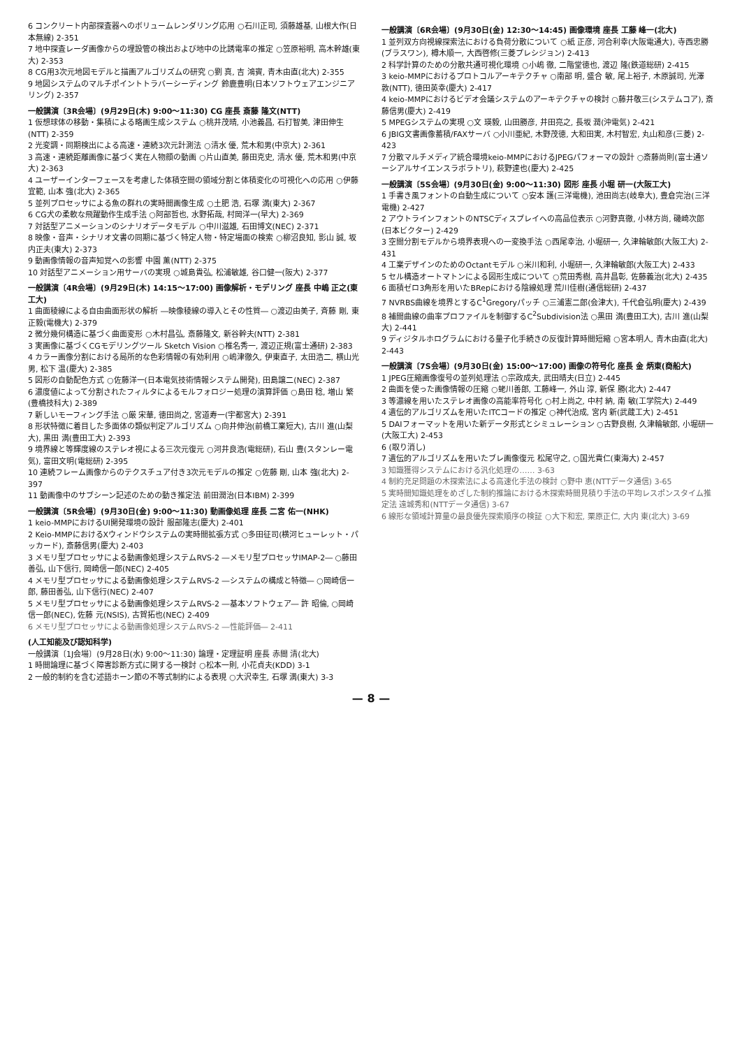6 コンクリート内部探査器へのボリュームレンダリング応用 ○石川正司, 須藤雄基, 山根大作(日本無線) 2-351
7 地中探査レーダ画像からの埋設管の検出および地中の比誘電率の推定 ○笠原裕明, 高木幹雄(東大) 2-353
8 CG用3次元地図モデルと描画アルゴリズムの研究 ○劉 真, 吉 鴻賓, 青木由直(北大) 2-355
9 地図システムのマルチポイントトラバーシーディング 鈴鹿豊明(日本ソフトウェアエンジニアリング) 2-357
一般講演〔3R会場〕(9月29日(木) 9:00〜11:30) CG 座長 斎藤 隆文(NTT)
1 仮想球体の移動・集積による略画生成システム ○桃井茂晴, 小池義昌, 石打智美, 津田伸生(NTT) 2-359
2 光変調・同期検出による高速・連続3次元計測法 ○清水 優, 荒木和男(中京大) 2-361
3 高速・連続距離画像に基づく実在人物顔の動画 ○片山直美, 藤田克史, 清水 優, 荒木和男(中京大) 2-363
4 ユーザーインターフェースを考慮した体積空間の領域分割と体積変化の可視化への応用 ○伊藤宜範, 山本 強(北大) 2-365
5 並列プロセッサによる魚の群れの実時間画像生成 ○土肥 浩, 石塚 満(東大) 2-367
6 CG犬の柔軟な飛躍動作生成手法 ○阿部哲也, 水野拓哉, 村岡洋一(早大) 2-369
7 対話型アニメーションのシナリオデータモデル ○中川滋雄, 石田博文(NEC) 2-371
8 映像・音声・シナリオ文書の同期に基づく特定人物・特定場面の検索 ○柳沼良知, 影山 誠, 坂内正夫(東大) 2-373
9 動画像情報の音声知覚への影響 中園 薫(NTT) 2-375
10 対話型アニメーション用サーバの実現 ○城島貴弘, 松浦敏雄, 谷口健一(阪大) 2-377
一般講演〔4R会場〕(9月29日(木) 14:15〜17:00) 画像解析・モデリング 座長 中嶋 正之(東工大)
1 曲面稜線による自由曲面形状の解析 ―映像稜線の導入とその性質― ○渡辺由美子, 斉藤 剛, 東 正毅(電機大) 2-379
2 微分幾何構造に基づく曲面変形 ○木村昌弘, 斎藤隆文, 新谷幹夫(NTT) 2-381
3 実画像に基づくCGモデリングツール Sketch Vision ○椎名秀一, 渡辺正規(富士通研) 2-383
4 カラー画像分割における局所的な色彩情報の有効利用 ○嶋津徹久, 伊東直子, 太田浩二, 横山光男, 松下 温(慶大) 2-385
5 図形の自動配色方式 ○佐藤洋一(日本電気技術情報システム開発), 田島譲二(NEC) 2-387
6 濃度値によって分割されたフィルタによるモルフォロジー処理の演算評価 ○島田 稔, 増山 繁(豊橋技科大) 2-389
7 新しいモーフィング手法 ○厳 宋華, 徳田尚之, 宮道寿一(宇都宮大) 2-391
8 形状特徴に着目した多面体の類似判定アルゴリズム ○向井伸治(前橋工業短大), 古川 進(山梨大), 黒田 満(豊田工大) 2-393
9 境界線と等輝度線のステレオ視による三次元復元 ○河井良浩(電総研), 石山 豊(スタンレー電気), 富田文明(電総研) 2-395
10 連続フレーム画像からのテクスチュア付き3次元モデルの推定 ○佐藤 剛, 山本 強(北大) 2-397
11 動画像中のサブシーン記述のための動き推定法 前田潤治(日本IBM) 2-399
一般講演〔5R会場〕(9月30日(金) 9:00〜11:30) 動画像処理 座長 二宮 佑一(NHK)
1 keio-MMPにおけるUI開発環境の設計 服部隆志(慶大) 2-401
2 Keio-MMPにおけるXウィンドウシステムの実時間拡張方式 ○多田征司(横河ヒューレット・パッカード), 斎藤信男(慶大) 2-403
3 メモリ型プロセッサによる動画像処理システムRVS-2 ―メモリ型プロセッサIMAP-2― ○藤田善弘, 山下信行, 岡崎信一郎(NEC) 2-405
4 メモリ型プロセッサによる動画像処理システムRVS-2 ―システムの構成と特徴― ○岡崎信一郎, 藤田善弘, 山下信行(NEC) 2-407
5 メモリ型プロセッサによる動画像処理システムRVS-2 ―基本ソフトウェア― 許 昭倫, ○岡崎信一郎(NEC), 佐藤 元(NSIS), 古賀拓也(NEC) 2-409
6 メモリ型プロセッサによる動画像処理システムRVS-2 ―性能評価― 2-411
(人工知能及び認知科学)
一般講演〔1J会場〕(9月28日(水) 9:00〜11:30) 論理・定理証明 座長 赤間 清(北大)
1 時間論理に基づく障害診断方式に関する一検討 ○松本一則, 小花貞夫(KDD) 3-1
2 一般的制約を含む述語ホーン節の不等式制約による表現 ○大沢幸生, 石塚 満(東大) 3-3
一般講演〔6R会場〕(9月30日(金) 12:30〜14:45) 画像環境 座長 工藤 峰一(北大)
1 並列双方向視線探索法における負荷分散について ○紙 正彦, 河合利幸(大阪電通大), 寺西忠勝(ブラスワン), 樽木順一, 大西啓修(三菱プレシジョン) 2-413
2 科学計算のための分散共通可視化環境 ○小嶋 徹, 二階堂徳也, 渡辺 隆(鉄道総研) 2-415
3 keio-MMPにおけるプロトコルアーキテクチャ ○南部 明, 盛合 敏, 尾上裕子, 木原誠司, 光澤 敦(NTT), 徳田英幸(慶大) 2-417
4 keio-MMPにおけるビデオ会議システムのアーキテクチャの検討 ○藤井敬三(システムコア), 斎藤信男(慶大) 2-419
5 MPEGシステムの実現 ○文 瑛毅, 山田勝彦, 井田亮之, 長坂 潤(沖電気) 2-421
6 JBIG文書画像蓄積/FAXサーバ ○小川亜紀, 木野茂徳, 大和田実, 木村智宏, 丸山和彦(三菱) 2-423
7 分散マルチメディア統合環境keio-MMPにおけるJPEGパフォーマの設計 ○斎藤尚則(富士通ソーシアルサイエンスラボラトリ), 萩野達也(慶大) 2-425
一般講演〔5S会場〕(9月30日(金) 9:00〜11:30) 図形 座長 小堀 研一(大阪工大)
1 手書き風フォントの自動生成について ○安本 護(三洋電機), 池田尚志(岐阜大), 豊倉完治(三洋電機) 2-427
2 アウトラインフォントのNTSCディスプレイへの高品位表示 ○河野真徹, 小林方尚, 磯崎次郎(日本ビクター) 2-429
3 空間分割モデルから境界表現への一変換手法 ○西尾幸治, 小堀研一, 久津輪敏郎(大阪工大) 2-431
4 工業デザインのためのOctantモデル ○米川和利, 小堀研一, 久津輪敏郎(大阪工大) 2-433
5 セル構造オートマトンによる図形生成について ○荒田秀樹, 高井昌彰, 佐藤義治(北大) 2-435
6 面積ゼロ3角形を用いたBRepにおける陰線処理 荒川佳樹(通信総研) 2-437
7 NVRBS曲線を境界とするC<sup>1</sup>Gregoryパッチ ○三浦憲二郎(会津大), 千代倉弘明(慶大) 2-439
8 補間曲線の曲率プロファイルを制御するC<sup>2</sup>Subdivision法 ○黒田 満(豊田工大), 古川 進(山梨大) 2-441
9 ディジタルホログラムにおける量子化手続きの反復計算時間短縮 ○宮本明人, 青木由直(北大) 2-443
一般講演〔7S会場〕(9月30日(金) 15:00〜17:00) 画像の符号化 座長 金 炳東(商船大)
1 JPEG圧縮画像復号の並列処理法 ○宗政成夫, 武田晴夫(日立) 2-445
2 曲面を使った画像情報の圧縮 ○蛯川善郎, 工藤峰一, 外山 淳, 新保 勝(北大) 2-447
3 等濃線を用いたステレオ画像の高能率符号化 ○村上尚之, 中村 納, 南 敏(工学院大) 2-449
4 遺伝的アルゴリズムを用いたITCコードの推定 ○神代治成, 宮内 新(武蔵工大) 2-451
5 DAIフォーマットを用いた新データ形式とシミュレーション ○古野良樹, 久津輪敏郎, 小堀研一(大阪工大) 2-453
6 (取り消し)
7 遺伝的アルゴリズムを用いたブレ画像復元 松尾守之, ○国光貴仁(東海大) 2-457
3 知識獲得システムにおける汎化処理の…… 3-63
4 制約充足問題の木探索法による高速化手法の検討 ○野中 恵(NTTデータ通信) 3-65
5 実時間知識処理をめざした制約推論における木探索時間見積り手法の平均レスポンスタイム推定法 遠城秀和(NTTデータ通信) 3-67
6 線形な領域計算量の最良優先探索順序の検証 ○大下和宏, 栗原正仁, 大内 東(北大) 3-69
— 8 —